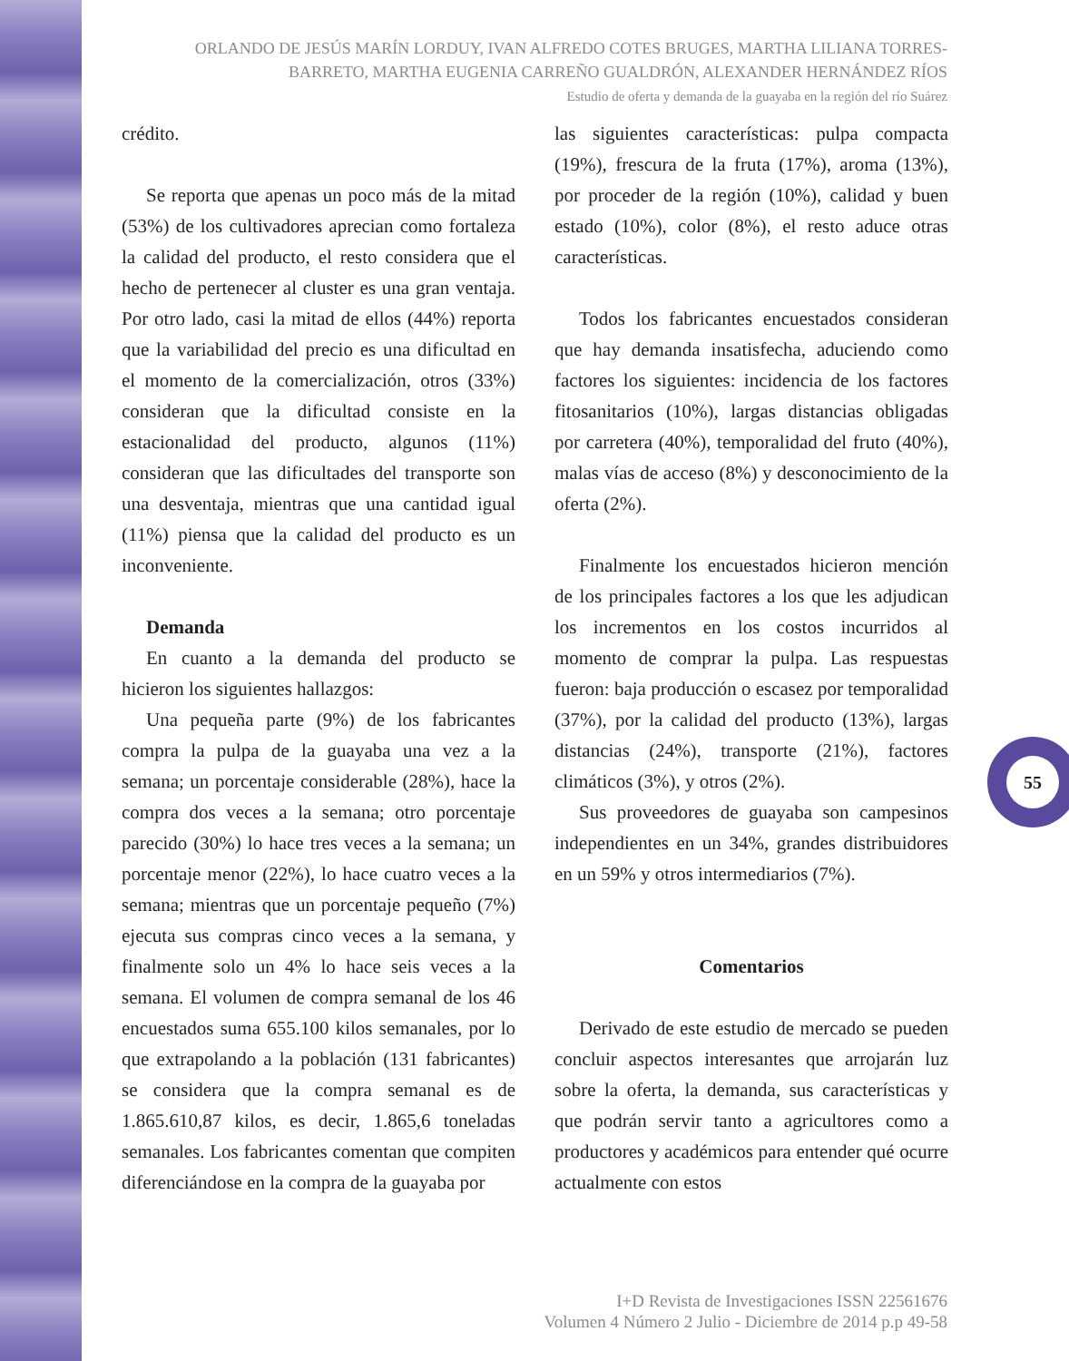ORLANDO DE JESÚS MARÍN LORDUY, IVAN ALFREDO COTES BRUGES, MARTHA LILIANA TORRES-BARRETO, MARTHA EUGENIA CARREÑO GUALDRÓN, ALEXANDER HERNÁNDEZ RÍOS
Estudio de oferta y demanda de la guayaba en la región del río Suárez
crédito.
Se reporta que apenas un poco más de la mitad (53%) de los cultivadores aprecian como fortaleza la calidad del producto, el resto considera que el hecho de pertenecer al cluster es una gran ventaja. Por otro lado, casi la mitad de ellos (44%) reporta que la variabilidad del precio es una dificultad en el momento de la comercialización, otros (33%) consideran que la dificultad consiste en la estacionalidad del producto, algunos (11%) consideran que las dificultades del transporte son una desventaja, mientras que una cantidad igual (11%) piensa que la calidad del producto es un inconveniente.
Demanda
En cuanto a la demanda del producto se hicieron los siguientes hallazgos:
Una pequeña parte (9%) de los fabricantes compra la pulpa de la guayaba una vez a la semana; un porcentaje considerable (28%), hace la compra dos veces a la semana; otro porcentaje parecido (30%) lo hace tres veces a la semana; un porcentaje menor (22%), lo hace cuatro veces a la semana; mientras que un porcentaje pequeño (7%) ejecuta sus compras cinco veces a la semana, y finalmente solo un 4% lo hace seis veces a la semana. El volumen de compra semanal de los 46 encuestados suma 655.100 kilos semanales, por lo que extrapolando a la población (131 fabricantes) se considera que la compra semanal es de 1.865.610,87 kilos, es decir, 1.865,6 toneladas semanales. Los fabricantes comentan que compiten diferenciándose en la compra de la guayaba por
las siguientes características: pulpa compacta (19%), frescura de la fruta (17%), aroma (13%), por proceder de la región (10%), calidad y buen estado (10%), color (8%), el resto aduce otras características.
Todos los fabricantes encuestados consideran que hay demanda insatisfecha, aduciendo como factores los siguientes: incidencia de los factores fitosanitarios (10%), largas distancias obligadas por carretera (40%), temporalidad del fruto (40%), malas vías de acceso (8%) y desconocimiento de la oferta (2%).
Finalmente los encuestados hicieron mención de los principales factores a los que les adjudican los incrementos en los costos incurridos al momento de comprar la pulpa. Las respuestas fueron: baja producción o escasez por temporalidad (37%), por la calidad del producto (13%), largas distancias (24%), transporte (21%), factores climáticos (3%), y otros (2%).
Sus proveedores de guayaba son campesinos independientes en un 34%, grandes distribuidores en un 59% y otros intermediarios (7%).
Comentarios
Derivado de este estudio de mercado se pueden concluir aspectos interesantes que arrojarán luz sobre la oferta, la demanda, sus características y que podrán servir tanto a agricultores como a productores y académicos para entender qué ocurre actualmente con estos
55
I+D Revista de Investigaciones ISSN 22561676
Volumen 4 Número 2 Julio - Diciembre de 2014 p.p 49-58